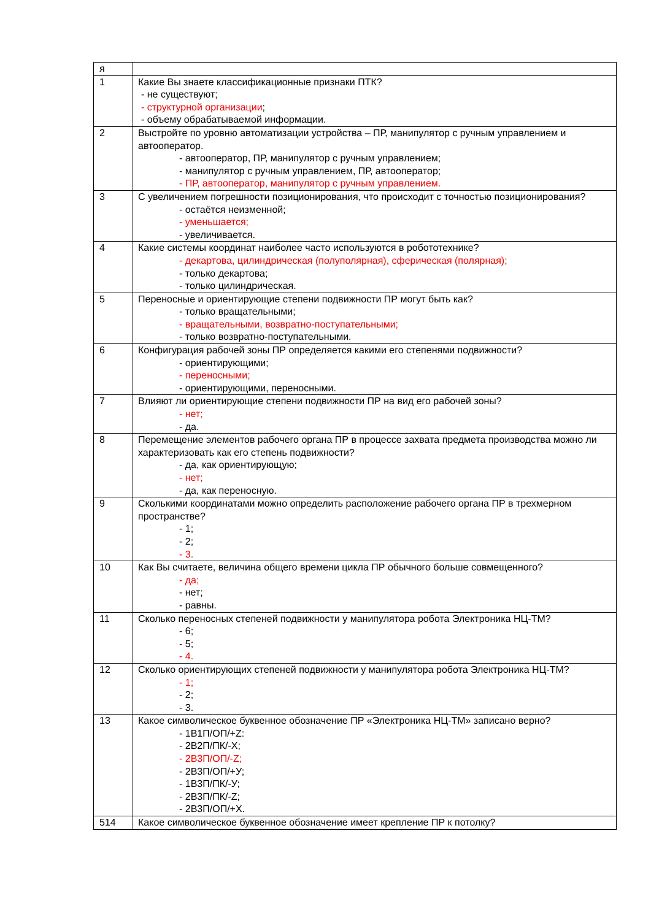| я | |
| 1 | Какие Вы знаете классификационные признаки ПТК? - не существуют; - структурной организации ; - объему обрабатываемой информации. |
| 2 | Выстройте по уровню автоматизации устройства – ПР, манипулятор с ручным управлением и автооператор. - автооператор, ПР, манипулятор с ручным управлением; - манипулятор с ручным управлением, ПР, автооператор; - ПР, автооператор, манипулятор с ручным управлением. |
| 3 | С увеличением погрешности позиционирования, что происходит с точностью позиционирования? - остаётся неизменной; - уменьшается; - увеличивается. |
| 4 | Какие системы координат наиболее часто используются в робототехнике? - декартова, цилиндрическая (полуполярная), сферическая (полярная); - только декартова; - только цилиндрическая. |
| 5 | Переносные и ориентирующие степени подвижности ПР могут быть как? - только вращательными; - вращательными, возвратно-поступательными; - только возвратно-поступательными. |
| 6 | Конфигурация рабочей зоны ПР определяется какими его степенями подвижности? - ориентирующими; - переносными; - ориентирующими, переносными. |
| 7 | Влияют ли ориентирующие степени подвижности ПР на вид его рабочей зоны? - нет; - да. |
| 8 | Перемещение элементов рабочего органа ПР в процессе захвата предмета производства можно ли характеризовать как его степень подвижности? - да, как ориентирующую; - нет; - да, как переносную. |
| 9 | Сколькими координатами можно определить расположение рабочего органа ПР в трехмерном пространстве? - 1; - 2; - 3. |
| 10 | Как Вы считаете, величина общего времени цикла ПР обычного больше совмещенного? - да; - нет; - равны. |
| 11 | Сколько переносных степеней подвижности у манипулятора робота Электроника НЦ-ТМ? - 6; - 5; - 4. |
| 12 | Сколько ориентирующих степеней подвижности у манипулятора робота Электроника НЦ-ТМ? - 1; - 2; - 3. |
| 13 | Какое символическое буквенное обозначение ПР «Электроника НЦ-ТМ» записано верно? - 1В1П/ОП/+Z: - 2В2П/ПК/-Х; - 2В3П/ОП/-Z; - 2В3П/ОП/+У; - 1В3П/ПК/-У; - 2В3П/ПК/-Z; - 2В3П/ОП/+Х. |
| 514 | Какое символическое буквенное обозначение имеет крепление ПР к потолку? |